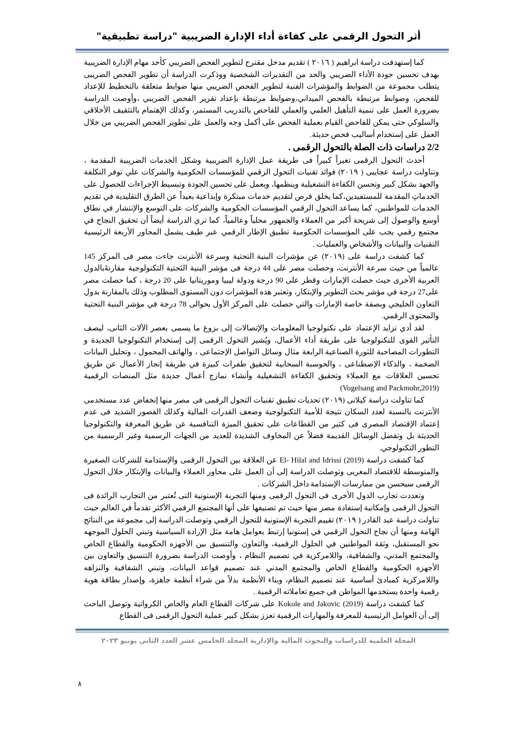أثر التحول الرقمي على كفاءة أداء الإدارة الضريبية "دراسة تطبيقية"
كما إستهدفت دراسة ابراهيم ( ٢٠١٦ ) تقديم مدخل مقترح لتطوير الفحص الضريبي كأحد مهام الإدارة الضريبية بهدف تحسين جودة الأداء الضريبي والحد من التقديرات الشخصية ووذكرت الدراسة أن تطوير الفحص الضريبى يتطلب مجموعة من الضوابط والمؤشرات الفنية لتطوير الفحص الضريبي منها ضوابط متعلقة بالتخطيط للإعداد للفحص، وضوابط مرتبطة بالفحص الميداني،وضوابط مرتبطة بإعداد تقرير الفحص الضريبي ،وأوصت الدراسة بضرورة العمل على تنمية التأهيل العلمي والعملي للفاحص بالتدريب المستمر، وكذلك الإهتمام بالتثقيف الأخلاقي والسلوكي حتى يمكن للفاحص القيام بعملية الفحص على أكمل وجه والعمل على تطوير الفحص الضريبي من خلال العمل على إستخدام أساليب فحص حديثة.
2/2 دراسات ذات الصلة بالتحول الرقمى .
أحدث التحول الرقمى تغيراً كبيراً فى طريقة عمل الإدارة الضريبية وشكل الخدمات الضريبية المقدمة ، وتناولت دراسة عجايبى ( ٢٠١٩) فوائد تقنيات التحول الرقمي للمؤسسات الحكومية والشركات علي توفر التكلفة والجهد بشكل كبير وتحسن الكفاءة التشغيلية وينظمها، ويعمل على تحسين الجودة وتبسيط الإجراءات للحصول على الخدماتِ المقدمة للمستفيدين،كما يخلق فرص لتقديم خدمات مبتكرة وإبداعية بعيداً عن الطرق التقليدية في تقديم الخدمات للمواطنين، كما يساعد التحول الرقمي المؤسسات الحكومية والشركات على التوسع والإنتشار في نطاق أوسع والوصول إلى شريحة أكبر من العملاء والجمهور محلياً وعالمياً، كما تري الدراسة أيضاً أن تحقيق النجاح في مجتمع رقمي يجب على المؤسسات الحكومية تطبيق الإطار الرقمي عبر طيف يشمل المحاور الأربعة الرئيسية التقنيات والبيانات والأشخاص والعمليات .
كما كشفت دراسة على (٢٠١٩) عن مؤشرات البنية التحتية وسرعة الأنترنت جاءت مصر فى المركز 145 عالمياً من حيث سرعة الأنترنت، وحصلت مصر على 44 درجة فى مؤشر البنية التَحتية التكنولوجية مقارنةَبالدول العربية الأخرى حيث حصلت الإمارات وقطر على 90 درجة ودولة ليبيا وموريتانيا على 20 درجة ، كما حصلت مصر على27 درجة في مؤشر بحث التطوير والإبتكار، وتعتبر هذه المؤشرات دون المستوى المطلوب وذلك بالمقارنة بدول التعاون الخليجي وبصفة خاصة الإمارات والتي حصلت على المركز الأول بحوالى 78 درجة في مؤشر البنية التحتية والمحتوى الرقمي.
لقد أدي تزايد الإعتماد على تكنولوجيا المعلومات والإتصالات إلى بزوغ ما يسمى بعصر الألات الثانى، ليصف التأثير القوى للتكنولوجيا على طريقة أداء الأعمال، ويُشير التحول الرقمى إلى إستخدام التكنولوجيا الجديدة و التطورات المصاحبة للثورة الصناعية الرابعة مثال وسائل التواصل الإجتماعى ، والهاتف المحمول ، وتحليل البيانات الضخمة ، والذكاء الإصطناعى ، والحوسبة السحابية لتحقيق طفرات كبيرة في طريقة إنجاز الأعمال عن طريق تحسين العلاقات مع العملاء وتحقيق الكفاءة التشغيلية وأنشاء نمازج أعمال جديدة مثل المنصات الرقمية (Vogelsang and Packmohr,2019)
كما تناولت دراسة كيلانى (٢٠١٩) تحديات تطبيق تقنيات التحول الرقمى فى مصر منها إنخفاض عدد مستخدمى الأنترنت بالنسبة لعدد السكان نتيجة للأمية التكنولوجية وضعف القدرات المالية وكذلك القصور الشديد فى عدم إعتماد الإقتصاد المصرى فى كثير من القطاعات على تحقيق الميزة التنافسية عن طريق المعرفة والتكنولوجيا الحديثة بل وتفضل الوسائل القديمة فضلاً عن المخاوف الشديدة للعديد من الجهات الرسمية وغير الرسمية من التطور التكنولوجي.
كما كشفت دراسة El- Hilal and Idrissi (2019) عن العلاقة بين التحول الرقمى والإستدامة للشركات الصغيرة والمتوسطة للاقتصاد المغربى وتوصلت الدراسة إلى أن العمل على محاور العملاء والبيانات والإبتكار خلال التحول الرقمى سيحسن من ممارسات الإستدامة داخل الشركات .
وتعددت تجارب الدول الأخرى فى التحول الرقمى ومنها التجربة الإستونية التى تُعتبر من التجارب الرائدة فى التحول الرقمى وإمكانية إستفادة مصر منها حيث تم تصنيفها على أنها المجتمع الرقمي الأكثر تقدماً في العالم حيث تناولت دراسة عبد القادر ( ٢٠١٩) تقييم التجربة الإستونية للتحول الرقمي وتوصلت الدراسة إلى مجموعة من النتائج الهامة ومنها أن نجاح التحول الرقمي في إستونيا إرتبط بعوامل هامة مثل الإرادة السياسية وتبني الحلول الموجهه نحو المستقبل، وثقة المواطنين في الحلول الرقمية، والتعاون والتنسيق بين الأجهزه الحكومية والقطاع الخاص والمجتمع المدني، والشفافية، واللامركزية في تصميم النظام ، وأوصت الدراسة بضرورة التنسيق والتعاون بين الأجهزه الحكومية والقطاع الخاص والمجتمع المدني عند تصميم قواعد البيانات، وتبني الشفافية والنزاهه واللامركزية كمبادئ أساسية عند تصميم النظام، وبناء الأنظمة بدلاً من شراء أنظمة جاهزة، وإصدار بطاقة هوية رقمية واحدة يستخدمها المواطن في جميع تعاملاته الرقمية .
كما كشفت دراسة Kokole and Jakovic (2019) على شركات القطاع العام والخاص الكرواتية وتوصل الباحث إلى أن العوامل الرئيسية للمعرفة والمهارات الرقمية تعزز بشكل كبير عملية التحول الرقمى فى القطاع
المجلة العلمية للدراسات والبحوث المالية والإدارية المجلد الخامس عشر العدد الثاني يونيو ٢٠٢٣
٨